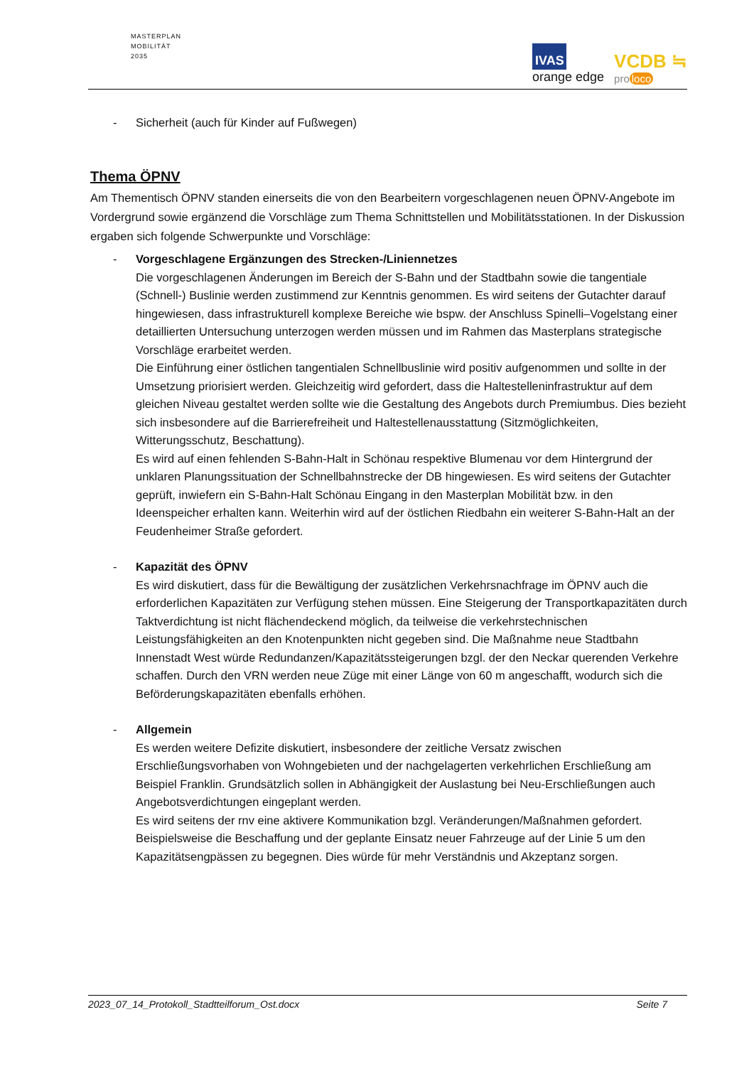MASTERPLAN
MOBILITÄT
2035
IVAS
orange edge
VCDB ≒
pro loco
- Sicherheit (auch für Kinder auf Fußwegen)
Thema ÖPNV
Am Thementisch ÖPNV standen einerseits die von den Bearbeitern vorgeschlagenen neuen ÖPNV-Angebote im Vordergrund sowie ergänzend die Vorschläge zum Thema Schnittstellen und Mobilitätsstationen. In der Diskussion ergaben sich folgende Schwerpunkte und Vorschläge:
- Vorgeschlagene Ergänzungen des Strecken-/Liniennetzes
Die vorgeschlagenen Änderungen im Bereich der S-Bahn und der Stadtbahn sowie die tangentiale (Schnell-) Buslinie werden zustimmend zur Kenntnis genommen. Es wird seitens der Gutachter darauf hingewiesen, dass infrastrukturell komplexe Bereiche wie bspw. der Anschluss Spinelli–Vogelstang einer detaillierten Untersuchung unterzogen werden müssen und im Rahmen das Masterplans strategische Vorschläge erarbeitet werden.
Die Einführung einer östlichen tangentialen Schnellbuslinie wird positiv aufgenommen und sollte in der Umsetzung priorisiert werden. Gleichzeitig wird gefordert, dass die Haltestelleninfrastruktur auf dem gleichen Niveau gestaltet werden sollte wie die Gestaltung des Angebots durch Premiumbus. Dies bezieht sich insbesondere auf die Barrierefreiheit und Haltestellenausstattung (Sitzmöglichkeiten, Witterungsschutz, Beschattung).
Es wird auf einen fehlenden S-Bahn-Halt in Schönau respektive Blumenau vor dem Hintergrund der unklaren Planungssituation der Schnellbahnstrecke der DB hingewiesen. Es wird seitens der Gutachter geprüft, inwiefern ein S-Bahn-Halt Schönau Eingang in den Masterplan Mobilität bzw. in den Ideenspeicher erhalten kann. Weiterhin wird auf der östlichen Riedbahn ein weiterer S-Bahn-Halt an der Feudenheimer Straße gefordert.
- Kapazität des ÖPNV
Es wird diskutiert, dass für die Bewältigung der zusätzlichen Verkehrsnachfrage im ÖPNV auch die erforderlichen Kapazitäten zur Verfügung stehen müssen. Eine Steigerung der Transportkapazitäten durch Taktverdichtung ist nicht flächendeckend möglich, da teilweise die verkehrstechnischen Leistungsfähigkeiten an den Knotenpunkten nicht gegeben sind. Die Maßnahme neue Stadtbahn Innenstadt West würde Redundanzen/Kapazitätssteigerungen bzgl. der den Neckar querenden Verkehre schaffen. Durch den VRN werden neue Züge mit einer Länge von 60 m angeschafft, wodurch sich die Beförderungskapazitäten ebenfalls erhöhen.
- Allgemein
Es werden weitere Defizite diskutiert, insbesondere der zeitliche Versatz zwischen Erschließungsvorhaben von Wohngebieten und der nachgelagerten verkehrlichen Erschließung am Beispiel Franklin. Grundsätzlich sollen in Abhängigkeit der Auslastung bei Neu-Erschließungen auch Angebotsverdichtungen eingeplant werden.
Es wird seitens der rnv eine aktivere Kommunikation bzgl. Veränderungen/Maßnahmen gefordert. Beispielsweise die Beschaffung und der geplante Einsatz neuer Fahrzeuge auf der Linie 5 um den Kapazitätsengpässen zu begegnen. Dies würde für mehr Verständnis und Akzeptanz sorgen.
2023_07_14_Protokoll_Stadtteilforum_Ost.docx Seite 7